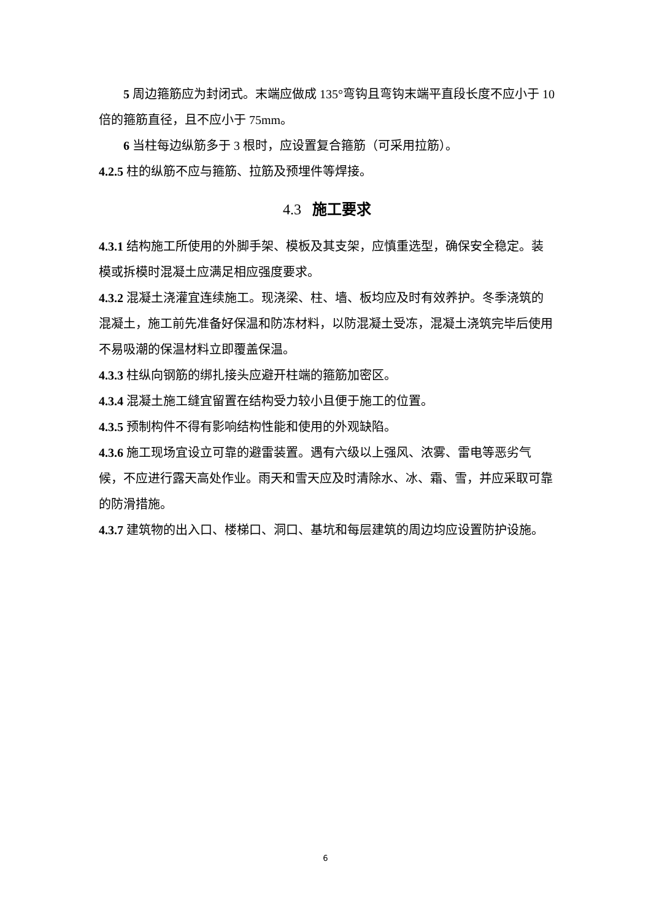5 周边箍筋应为封闭式。末端应做成 135°弯钩且弯钩末端平直段长度不应小于 10 倍的箍筋直径，且不应小于 75mm。
6 当柱每边纵筋多于 3 根时，应设置复合箍筋（可采用拉筋）。
4.2.5 柱的纵筋不应与箍筋、拉筋及预埋件等焊接。
4.3 施工要求
4.3.1 结构施工所使用的外脚手架、模板及其支架，应慎重选型，确保安全稳定。装模或拆模时混凝土应满足相应强度要求。
4.3.2 混凝土浇灌宜连续施工。现浇梁、柱、墙、板均应及时有效养护。冬季浇筑的混凝土，施工前先准备好保温和防冻材料，以防混凝土受冻，混凝土浇筑完毕后使用不易吸潮的保温材料立即覆盖保温。
4.3.3 柱纵向钢筋的绑扎接头应避开柱端的箍筋加密区。
4.3.4 混凝土施工缝宜留置在结构受力较小且便于施工的位置。
4.3.5 预制构件不得有影响结构性能和使用的外观缺陷。
4.3.6 施工现场宜设立可靠的避雷装置。遇有六级以上强风、浓雾、雷电等恶劣气候，不应进行露天高处作业。雨天和雪天应及时清除水、冰、霜、雪，并应采取可靠的防滑措施。
4.3.7 建筑物的出入口、楼梯口、洞口、基坑和每层建筑的周边均应设置防护设施。
6